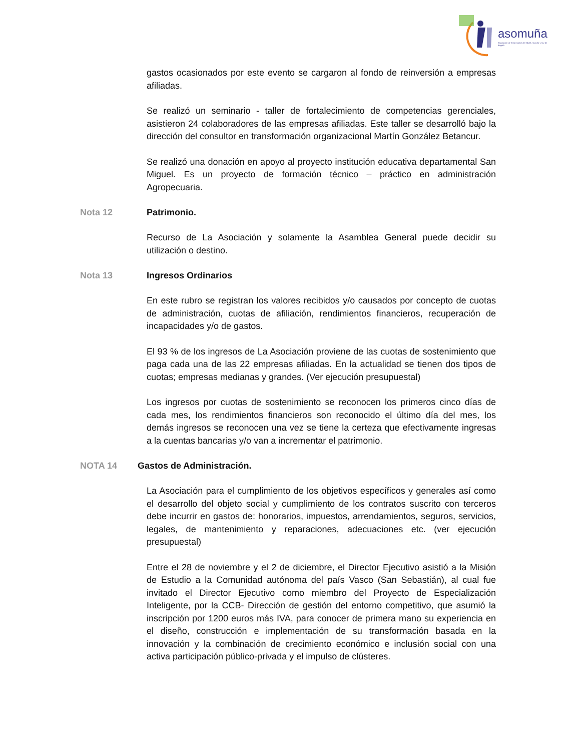asomuña
Asociación de Empresarios de Sibaté, Soacha y Sur de Bogotá
gastos ocasionados por este evento se cargaron al fondo de reinversión a empresas afiliadas.
Se realizó un seminario - taller de fortalecimiento de competencias gerenciales, asistieron 24 colaboradores de las empresas afiliadas. Este taller se desarrolló bajo la dirección del consultor en transformación organizacional Martín González Betancur.
Se realizó una donación en apoyo al proyecto institución educativa departamental San Miguel. Es un proyecto de formación técnico – práctico en administración Agropecuaria.
Nota 12 Patrimonio.
Recurso de La Asociación y solamente la Asamblea General puede decidir su utilización o destino.
Nota 13 Ingresos Ordinarios
En este rubro se registran los valores recibidos y/o causados por concepto de cuotas de administración, cuotas de afiliación, rendimientos financieros, recuperación de incapacidades y/o de gastos.
El 93 % de los ingresos de La Asociación proviene de las cuotas de sostenimiento que paga cada una de las 22 empresas afiliadas. En la actualidad se tienen dos tipos de cuotas; empresas medianas y grandes. (Ver ejecución presupuestal)
Los ingresos por cuotas de sostenimiento se reconocen los primeros cinco días de cada mes, los rendimientos financieros son reconocido el último día del mes, los demás ingresos se reconocen una vez se tiene la certeza que efectivamente ingresas a la cuentas bancarias y/o van a incrementar el patrimonio.
NOTA 14 Gastos de Administración.
La Asociación para el cumplimiento de los objetivos específicos y generales así como el desarrollo del objeto social y cumplimiento de los contratos suscrito con terceros debe incurrir en gastos de: honorarios, impuestos, arrendamientos, seguros, servicios, legales, de mantenimiento y reparaciones, adecuaciones etc. (ver ejecución presupuestal)
Entre el 28 de noviembre y el 2 de diciembre, el Director Ejecutivo asistió a la Misión de Estudio a la Comunidad autónoma del país Vasco (San Sebastián), al cual fue invitado el Director Ejecutivo como miembro del Proyecto de Especialización Inteligente, por la CCB- Dirección de gestión del entorno competitivo, que asumió la inscripción por 1200 euros más IVA, para conocer de primera mano su experiencia en el diseño, construcción e implementación de su transformación basada en la innovación y la combinación de crecimiento económico e inclusión social con una activa participación público-privada y el impulso de clústeres.